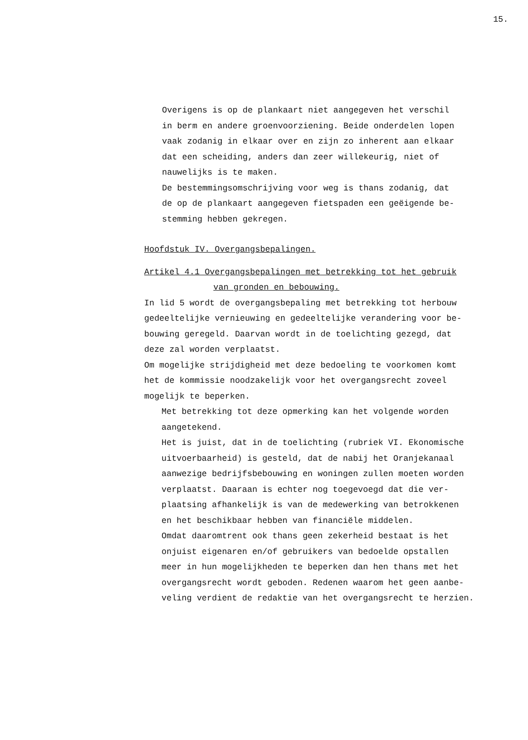15.
Overigens is op de plankaart niet aangegeven het verschil in berm en andere groenvoorziening. Beide onderdelen lopen vaak zodanig in elkaar over en zijn zo inherent aan elkaar dat een scheiding, anders dan zeer willekeurig, niet of nauwelijks is te maken. De bestemmingsomschrijving voor weg is thans zodanig, dat de op de plankaart aangegeven fietspaden een geëigende be- stemming hebben gekregen.
Hoofdstuk IV. Overgangsbepalingen.
Artikel 4.1 Overgangsbepalingen met betrekking tot het gebruik
van gronden en bebouwing.
In lid 5 wordt de overgangsbepaling met betrekking tot herbouw gedeeltelijke vernieuwing en gedeeltelijke verandering voor be- bouwing geregeld. Daarvan wordt in de toelichting gezegd, dat deze zal worden verplaatst. Om mogelijke strijdigheid met deze bedoeling te voorkomen komt het de kommissie noodzakelijk voor het overgangsrecht zoveel mogelijk te beperken.
Met betrekking tot deze opmerking kan het volgende worden aangetekend. Het is juist, dat in de toelichting (rubriek VI. Ekonomische uitvoerbaarheid) is gesteld, dat de nabij het Oranjekanaal aanwezige bedrijfsbebouwing en woningen zullen moeten worden verplaatst. Daaraan is echter nog toegevoegd dat die ver- plaatsing afhankelijk is van de medewerking van betrokkenen en het beschikbaar hebben van financiële middelen. Omdat daaromtrent ook thans geen zekerheid bestaat is het onjuist eigenaren en/of gebruikers van bedoelde opstallen meer in hun mogelijkheden te beperken dan hen thans met het overgangsrecht wordt geboden. Redenen waarom het geen aanbe- veling verdient de redaktie van het overgangsrecht te herzien.